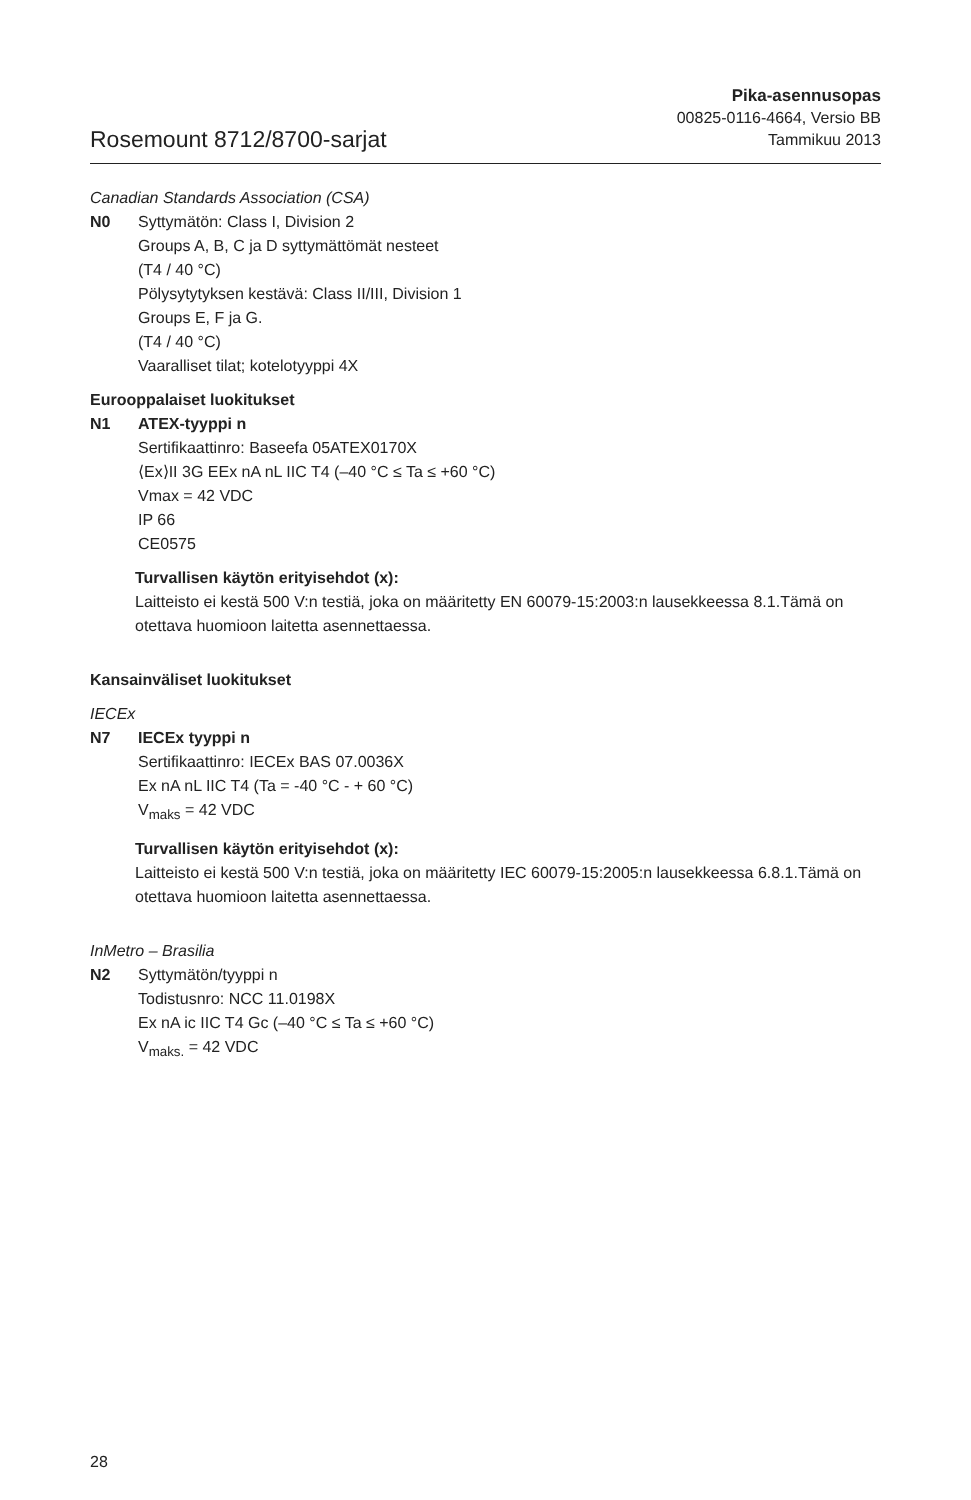Rosemount 8712/8700-sarjat
Pika-asennusopas
00825-0116-4664, Versio BB
Tammikuu 2013
Canadian Standards Association (CSA)
N0 Syttymätön: Class I, Division 2
Groups A, B, C ja D syttymättömät nesteet
(T4 / 40 °C)
Pölysytytyksen kestävä: Class II/III, Division 1
Groups E, F ja G.
(T4 / 40 °C)
Vaaralliset tilat; kotelotyyppi 4X
Eurooppalaiset luokitukset
N1 ATEX-tyyppi n
Sertifikaattinro: Baseefa 05ATEX0170X
⟨Ex⟩II 3G EEx nA nL IIC T4 (–40 °C ≤ Ta ≤ +60 °C)
Vmax = 42 VDC
IP 66
CE0575
Turvallisen käytön erityisehdot (x):
Laitteisto ei kestä 500 V:n testiä, joka on määritetty EN 60079-15:2003:n lausekkeessa 8.1.Tämä on otettava huomioon laitetta asennettaessa.
Kansainväliset luokitukset
IECEx
N7 IECEx tyyppi n
Sertifikaattinro: IECEx BAS 07.0036X
Ex nA nL IIC T4 (Ta = -40 °C - + 60 °C)
V<sub>maks</sub> = 42 VDC
Turvallisen käytön erityisehdot (x):
Laitteisto ei kestä 500 V:n testiä, joka on määritetty IEC 60079-15:2005:n lausekkeessa 6.8.1.Tämä on otettava huomioon laitetta asennettaessa.
InMetro – Brasilia
N2 Syttymätön/tyyppi n
Todistusnro: NCC 11.0198X
Ex nA ic IIC T4 Gc (–40 °C ≤ Ta ≤ +60 °C)
V<sub>maks.</sub> = 42 VDC
28